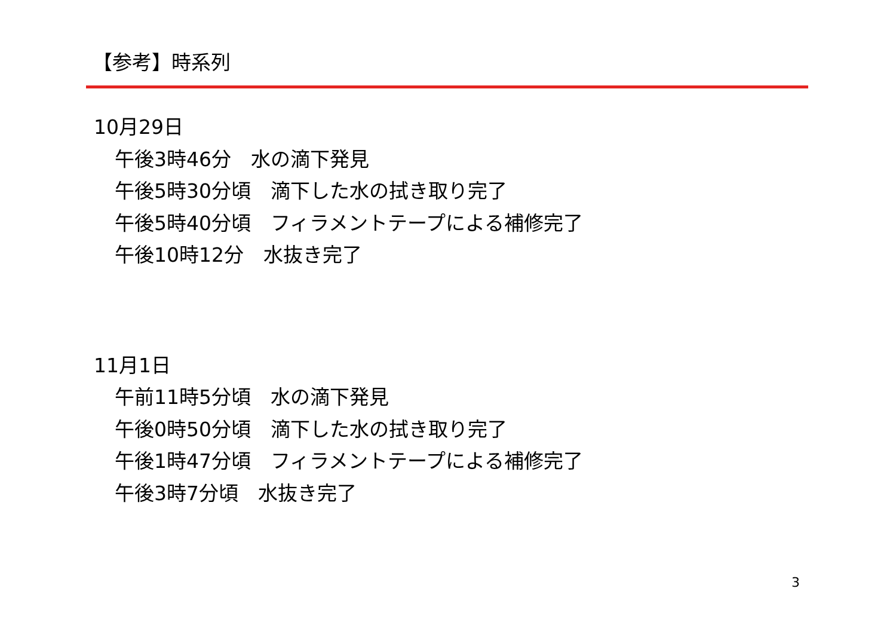【参考】時系列
10月29日
午後3時46分　水の滴下発見
午後5時30分頃　滴下した水の拭き取り完了
午後5時40分頃　フィラメントテープによる補修完了
午後10時12分　水抜き完了
11月1日
午前11時5分頃　水の滴下発見
午後0時50分頃　滴下した水の拭き取り完了
午後1時47分頃　フィラメントテープによる補修完了
午後3時7分頃　水抜き完了
3